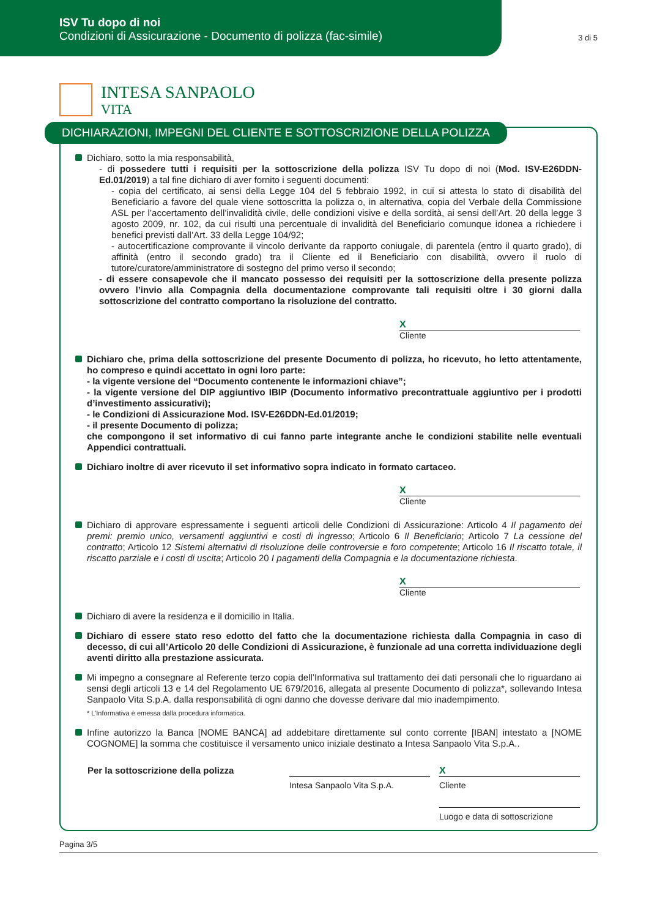ISV Tu dopo di noi
Condizioni di Assicurazione - Documento di polizza (fac-simile)
3 di 5
INTESA SANPAOLO
VITA
DICHIARAZIONI, IMPEGNI DEL CLIENTE E SOTTOSCRIZIONE DELLA POLIZZA
Dichiaro, sotto la mia responsabilità,
- di possedere tutti i requisiti per la sottoscrizione della polizza ISV Tu dopo di noi (Mod. ISV-E26DDN-Ed.01/2019) a tal fine dichiaro di aver fornito i seguenti documenti:
- copia del certificato, ai sensi della Legge 104 del 5 febbraio 1992, in cui si attesta lo stato di disabilità del Beneficiario a favore del quale viene sottoscritta la polizza o, in alternativa, copia del Verbale della Commissione ASL per l’accertamento dell’invalidità civile, delle condizioni visive e della sordità, ai sensi dell’Art. 20 della legge 3 agosto 2009, nr. 102, da cui risulti una percentuale di invalidità del Beneficiario comunque idonea a richiedere i benefici previsti dall’Art. 33 della Legge 104/92;
- autocertificazione comprovante il vincolo derivante da rapporto coniugale, di parentela (entro il quarto grado), di affinità (entro il secondo grado) tra il Cliente ed il Beneficiario con disabilità, ovvero il ruolo di tutore/curatore/amministratore di sostegno del primo verso il secondo;
- di essere consapevole che il mancato possesso dei requisiti per la sottoscrizione della presente polizza ovvero l’invio alla Compagnia della documentazione comprovante tali requisiti oltre i 30 giorni dalla sottoscrizione del contratto comportano la risoluzione del contratto.
X
Cliente
Dichiaro che, prima della sottoscrizione del presente Documento di polizza, ho ricevuto, ho letto attentamente, ho compreso e quindi accettato in ogni loro parte:
- la vigente versione del “Documento contenente le informazioni chiave”;
- la vigente versione del DIP aggiuntivo IBIP (Documento informativo precontrattuale aggiuntivo per i prodotti d’investimento assicurativi);
- le Condizioni di Assicurazione Mod. ISV-E26DDN-Ed.01/2019;
- il presente Documento di polizza;
che compongono il set informativo di cui fanno parte integrante anche le condizioni stabilite nelle eventuali Appendici contrattuali.
Dichiaro inoltre di aver ricevuto il set informativo sopra indicato in formato cartaceo.
X
Cliente
Dichiaro di approvare espressamente i seguenti articoli delle Condizioni di Assicurazione: Articolo 4 Il pagamento dei premi: premio unico, versamenti aggiuntivi e costi di ingresso; Articolo 6 Il Beneficiario; Articolo 7 La cessione del contratto; Articolo 12 Sistemi alternativi di risoluzione delle controversie e foro competente; Articolo 16 Il riscatto totale, il riscatto parziale e i costi di uscita; Articolo 20 I pagamenti della Compagnia e la documentazione richiesta.
X
Cliente
Dichiaro di avere la residenza e il domicilio in Italia.
Dichiaro di essere stato reso edotto del fatto che la documentazione richiesta dalla Compagnia in caso di decesso, di cui all’Articolo 20 delle Condizioni di Assicurazione, è funzionale ad una corretta individuazione degli aventi diritto alla prestazione assicurata.
Mi impegno a consegnare al Referente terzo copia dell’Informativa sul trattamento dei dati personali che lo riguardano ai sensi degli articoli 13 e 14 del Regolamento UE 679/2016, allegata al presente Documento di polizza*, sollevando Intesa Sanpaolo Vita S.p.A. dalla responsabilità di ogni danno che dovesse derivare dal mio inadempimento.
* L’Informativa è emessa dalla procedura informatica.
Infine autorizzo la Banca [NOME BANCA] ad addebitare direttamente sul conto corrente [IBAN] intestato a [NOME COGNOME] la somma che costituisce il versamento unico iniziale destinato a Intesa Sanpaolo Vita S.p.A..
Per la sottoscrizione della polizza
Intesa Sanpaolo Vita S.p.A.
X
Cliente
Luogo e data di sottoscrizione
Pagina 3/5